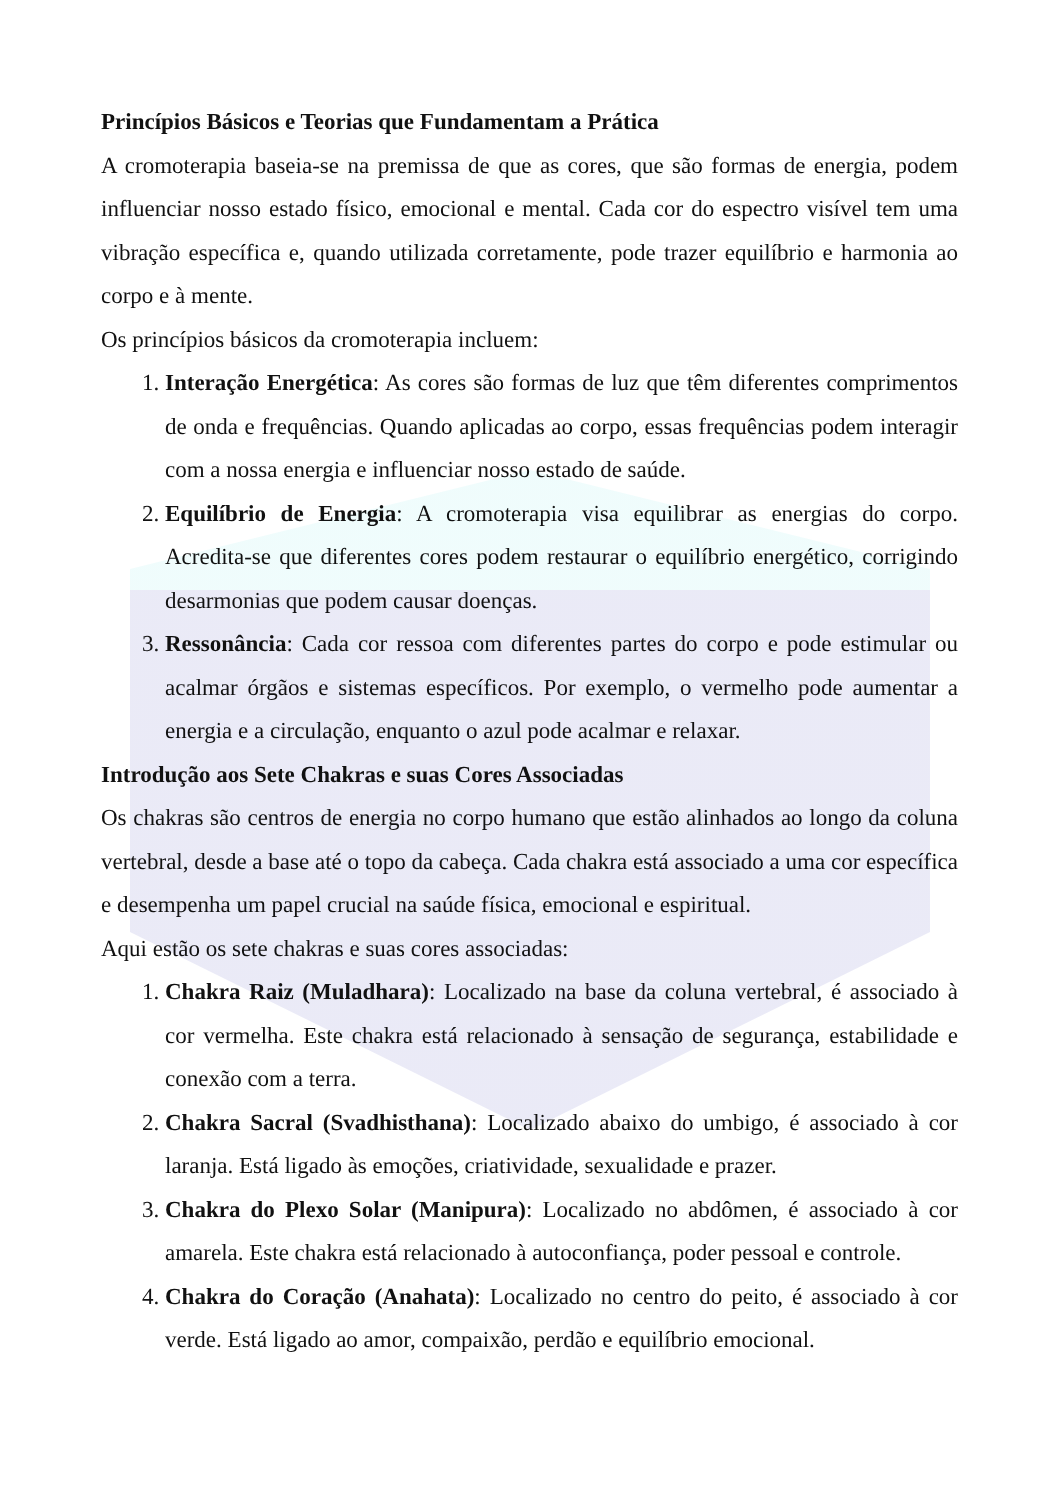Princípios Básicos e Teorias que Fundamentam a Prática
A cromoterapia baseia-se na premissa de que as cores, que são formas de energia, podem influenciar nosso estado físico, emocional e mental. Cada cor do espectro visível tem uma vibração específica e, quando utilizada corretamente, pode trazer equilíbrio e harmonia ao corpo e à mente.
Os princípios básicos da cromoterapia incluem:
1. Interação Energética: As cores são formas de luz que têm diferentes comprimentos de onda e frequências. Quando aplicadas ao corpo, essas frequências podem interagir com a nossa energia e influenciar nosso estado de saúde.
2. Equilíbrio de Energia: A cromoterapia visa equilibrar as energias do corpo. Acredita-se que diferentes cores podem restaurar o equilíbrio energético, corrigindo desarmonias que podem causar doenças.
3. Ressonância: Cada cor ressoa com diferentes partes do corpo e pode estimular ou acalmar órgãos e sistemas específicos. Por exemplo, o vermelho pode aumentar a energia e a circulação, enquanto o azul pode acalmar e relaxar.
Introdução aos Sete Chakras e suas Cores Associadas
Os chakras são centros de energia no corpo humano que estão alinhados ao longo da coluna vertebral, desde a base até o topo da cabeça. Cada chakra está associado a uma cor específica e desempenha um papel crucial na saúde física, emocional e espiritual.
Aqui estão os sete chakras e suas cores associadas:
1. Chakra Raiz (Muladhara): Localizado na base da coluna vertebral, é associado à cor vermelha. Este chakra está relacionado à sensação de segurança, estabilidade e conexão com a terra.
2. Chakra Sacral (Svadhisthana): Localizado abaixo do umbigo, é associado à cor laranja. Está ligado às emoções, criatividade, sexualidade e prazer.
3. Chakra do Plexo Solar (Manipura): Localizado no abdômen, é associado à cor amarela. Este chakra está relacionado à autoconfiança, poder pessoal e controle.
4. Chakra do Coração (Anahata): Localizado no centro do peito, é associado à cor verde. Está ligado ao amor, compaixão, perdão e equilíbrio emocional.